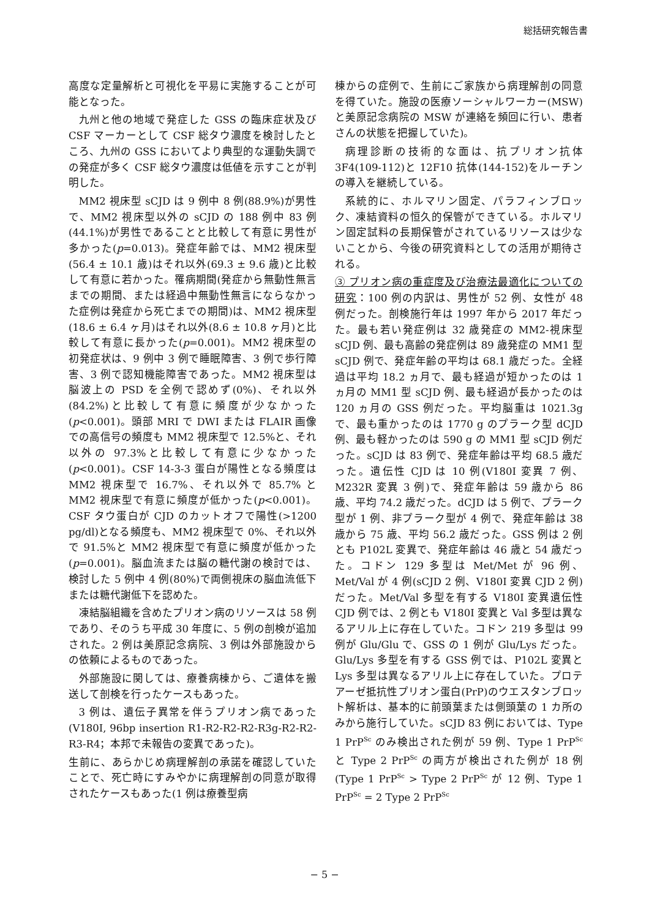総括研究報告書
高度な定量解析と可視化を平易に実施することが可能となった。
九州と他の地域で発症した GSS の臨床症状及び CSF マーカーとして CSF 総タウ濃度を検討したところ、九州の GSS においてより典型的な運動失調での発症が多く CSF 総タウ濃度は低値を示すことが判明した。
MM2 視床型 sCJD は 9 例中 8 例(88.9%)が男性で、MM2 視床型以外の sCJD の 188 例中 83 例(44.1%)が男性であることと比較して有意に男性が多かった(p=0.013)。発症年齢では、MM2 視床型(56.4 ± 10.1 歳)はそれ以外(69.3 ± 9.6 歳)と比較して有意に若かった。罹病期間(発症から無動性無言までの期間、または経過中無動性無言にならなかった症例は発症から死亡までの期間)は、MM2 視床型(18.6 ± 6.4 ヶ月)はそれ以外(8.6 ± 10.8 ヶ月)と比較して有意に長かった(p=0.001)。MM2 視床型の初発症状は、9 例中 3 例で睡眠障害、3 例で歩行障害、3 例で認知機能障害であった。MM2 視床型は脳波上の PSD を全例で認めず(0%)、それ以外(84.2%)と比較して有意に頻度が少なかった(p<0.001)。頭部 MRI で DWI または FLAIR 画像での高信号の頻度も MM2 視床型で 12.5%と、それ以外の 97.3%と比較して有意に少なかった(p<0.001)。CSF 14-3-3 蛋白が陽性となる頻度は MM2 視床型で 16.7%、それ以外で 85.7% と MM2 視床型で有意に頻度が低かった(p<0.001)。CSF タウ蛋白が CJD のカットオフで陽性(>1200 pg/dl)となる頻度も、MM2 視床型で 0%、それ以外で 91.5%と MM2 視床型で有意に頻度が低かった(p=0.001)。脳血流または脳の糖代謝の検討では、検討した 5 例中 4 例(80%)で両側視床の脳血流低下または糖代謝低下を認めた。
凍結脳組織を含めたプリオン病のリソースは 58 例であり、そのうち平成 30 年度に、5 例の剖検が追加された。2 例は美原記念病院、3 例は外部施設からの依頼によるものであった。
外部施設に関しては、療養病棟から、ご遺体を搬送して剖検を行ったケースもあった。
3 例は、遺伝子異常を伴うプリオン病であった(V180I, 96bp insertion R1-R2-R2-R2-R3g-R2-R2-R3-R4；本邦で未報告の変異であった)。
生前に、あらかじめ病理解剖の承諾を確認していたことで、死亡時にすみやかに病理解剖の同意が取得されたケースもあった(1 例は療養型病
棟からの症例で、生前にご家族から病理解剖の同意を得ていた。施設の医療ソーシャルワーカー(MSW)と美原記念病院の MSW が連絡を頻回に行い、患者さんの状態を把握していた)。
病理診断の技術的な面は、抗プリオン抗体 3F4(109-112)と 12F10 抗体(144-152)をルーチンの導入を継続している。
系統的に、ホルマリン固定、パラフィンブロック、凍結資料の恒久的保管ができている。ホルマリン固定試料の長期保管がされているリソースは少ないことから、今後の研究資料としての活用が期待される。
③ プリオン病の重症度及び治療法最適化についての研究：100 例の内訳は、男性が 52 例、女性が 48 例だった。剖検施行年は 1997 年から 2017 年だった。最も若い発症例は 32 歳発症の MM2-視床型 sCJD 例、最も高齢の発症例は 89 歳発症の MM1 型 sCJD 例で、発症年齢の平均は 68.1 歳だった。全経過は平均 18.2 ヵ月で、最も経過が短かったのは 1 ヵ月の MM1 型 sCJD 例、最も経過が長かったのは 120 ヵ月の GSS 例だった。平均脳重は 1021.3g で、最も重かったのは 1770 g のプラーク型 dCJD 例、最も軽かったのは 590 g の MM1 型 sCJD 例だった。sCJD は 83 例で、発症年齢は平均 68.5 歳だった。遺伝性 CJD は 10 例(V180I 変異 7 例、M232R 変異 3 例)で、発症年齢は 59 歳から 86 歳、平均 74.2 歳だった。dCJD は 5 例で、プラーク型が 1 例、非プラーク型が 4 例で、発症年齢は 38 歳から 75 歳、平均 56.2 歳だった。GSS 例は 2 例とも P102L 変異で、発症年齢は 46 歳と 54 歳だった。コドン 129 多型は Met/Met が 96 例、Met/Val が 4 例(sCJD 2 例、V180I 変異 CJD 2 例)だった。Met/Val 多型を有する V180I 変異遺伝性 CJD 例では、2 例とも V180I 変異と Val 多型は異なるアリル上に存在していた。コドン 219 多型は 99 例が Glu/Glu で、GSS の 1 例が Glu/Lys だった。Glu/Lys 多型を有する GSS 例では、P102L 変異と Lys 多型は異なるアリル上に存在していた。プロテアーゼ抵抗性プリオン蛋白(PrP)のウエスタンブロット解析は、基本的に前頭葉または側頭葉の 1 カ所のみから施行していた。sCJD 83 例においては、Type 1 PrP<sup>Sc</sup> のみ検出された例が 59 例、Type 1 PrP<sup>Sc</sup> と Type 2 PrP<sup>Sc</sup> の両方が検出された例が 18 例(Type 1 PrP<sup>Sc</sup> > Type 2 PrP<sup>Sc</sup> が 12 例、Type 1 PrP<sup>Sc</sup> = 2 Type 2 PrP<sup>Sc</sup>
− 5 −